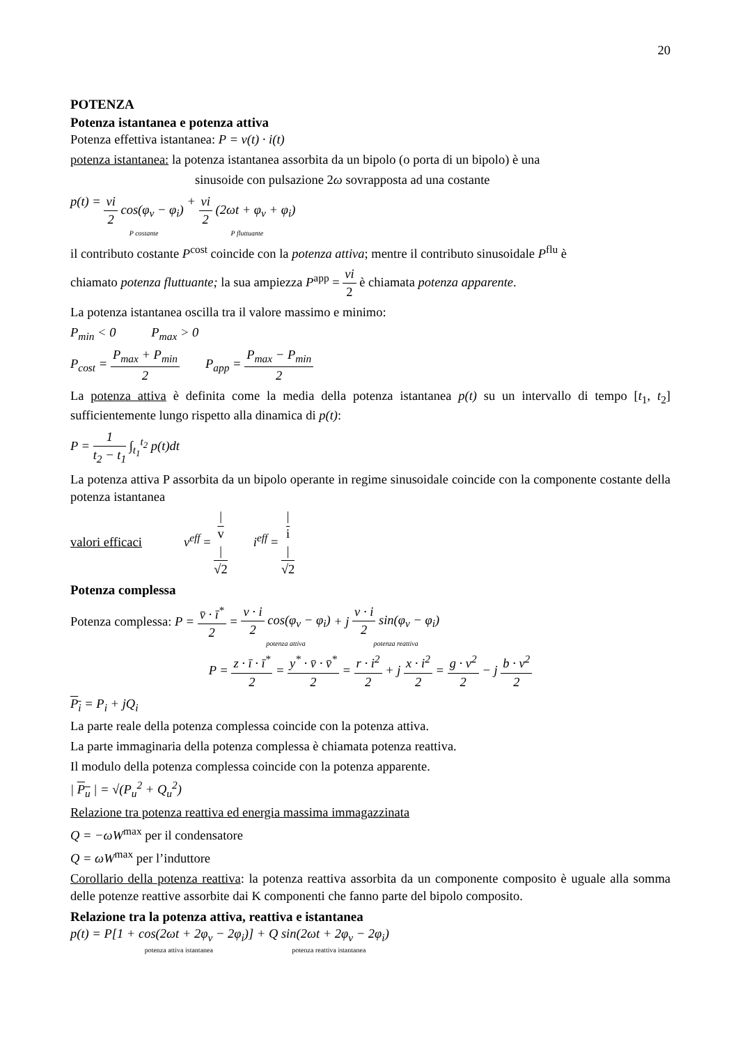20
POTENZA
Potenza istantanea e potenza attiva
Potenza effettiva istantanea: P = v(t) · i(t)
potenza istantanea: la potenza istantanea assorbita da un bipolo (o porta di un bipolo) è una
sinusoide con pulsazione 2ω sovrapposta ad una costante
p(t) = vi 2 cos(φ<sub>v</sub> − φ<sub>i</sub>) P costante + vi 2 (2ωt + φ<sub>v</sub> + φ<sub>i</sub>) P fluttuante
il contributo costante P<sup>cost</sup> coincide con la potenza attiva; mentre il contributo sinusoidale P<sup>flu</sup> è
chiamato potenza fluttuante; la sua ampiezza P<sup>app</sup> = vi 2 è chiamata potenza apparente.
La potenza istantanea oscilla tra il valore massimo e minimo:
P<sub>min</sub> < 0 P<sub>max</sub> > 0
P<sub>cost</sub> = P<sub>max</sub> + P<sub>min</sub> 2 P<sub>app</sub> = P<sub>max</sub> − P<sub>min</sub> 2
La potenza attiva è definita come la media della potenza istantanea p(t) su un intervallo di tempo [t<sub>1</sub>, t<sub>2</sub>] sufficientemente lungo rispetto alla dinamica di p(t):
P = 1 t<sub>2</sub> − t<sub>1</sub> ∫<sub>t<sub>1</sub></sub><sup>t<sub>2</sub></sup> p(t)dt
La potenza attiva P assorbita da un bipolo operante in regime sinusoidale coincide con la componente costante della potenza istantanea
valori efficaci v<sup>eff</sup> = |
v
| √2 i<sup>eff</sup> = |
i
| √2
Potenza complessa
Potenza complessa: P = v̄ · ī<sup>*</sup> 2 = v · i 2 cos(φ<sub>v</sub> − φ<sub>i</sub>) potenza attiva + j v · i 2 sin(φ<sub>v</sub> − φ<sub>i</sub>) potenza reattiva
P = z · ī · ī<sup>*</sup> 2 = y<sup>*</sup> · v̄ · v̄<sup>*</sup> 2 = r · i<sup>2</sup> 2 + j x · i<sup>2</sup> 2 = g · v<sup>2</sup> 2 − j b · v<sup>2</sup> 2
P<sub>i</sub> = P<sub>i</sub> + jQ<sub>i</sub>
La parte reale della potenza complessa coincide con la potenza attiva.
La parte immaginaria della potenza complessa è chiamata potenza reattiva.
Il modulo della potenza complessa coincide con la potenza apparente.
| P<sub>u</sub> | = √(P<sub>u</sub><sup>2</sup> + Q<sub>u</sub><sup>2</sup>)
Relazione tra potenza reattiva ed energia massima immagazzinata
Q = −ωW<sup>max</sup> per il condensatore
Q = ωW<sup>max</sup> per l’induttore
Corollario della potenza reattiva: la potenza reattiva assorbita da un componente composito è uguale alla somma delle potenze reattive assorbite dai K componenti che fanno parte del bipolo composito.
Relazione tra la potenza attiva, reattiva e istantanea
p(t) = P[1 + cos(2ωt + 2φ<sub>v</sub> − 2φ<sub>i</sub>)] potenza attiva istantanea + Q sin(2ωt + 2φ<sub>v</sub> − 2φ<sub>i</sub>) potenza reattiva istantanea